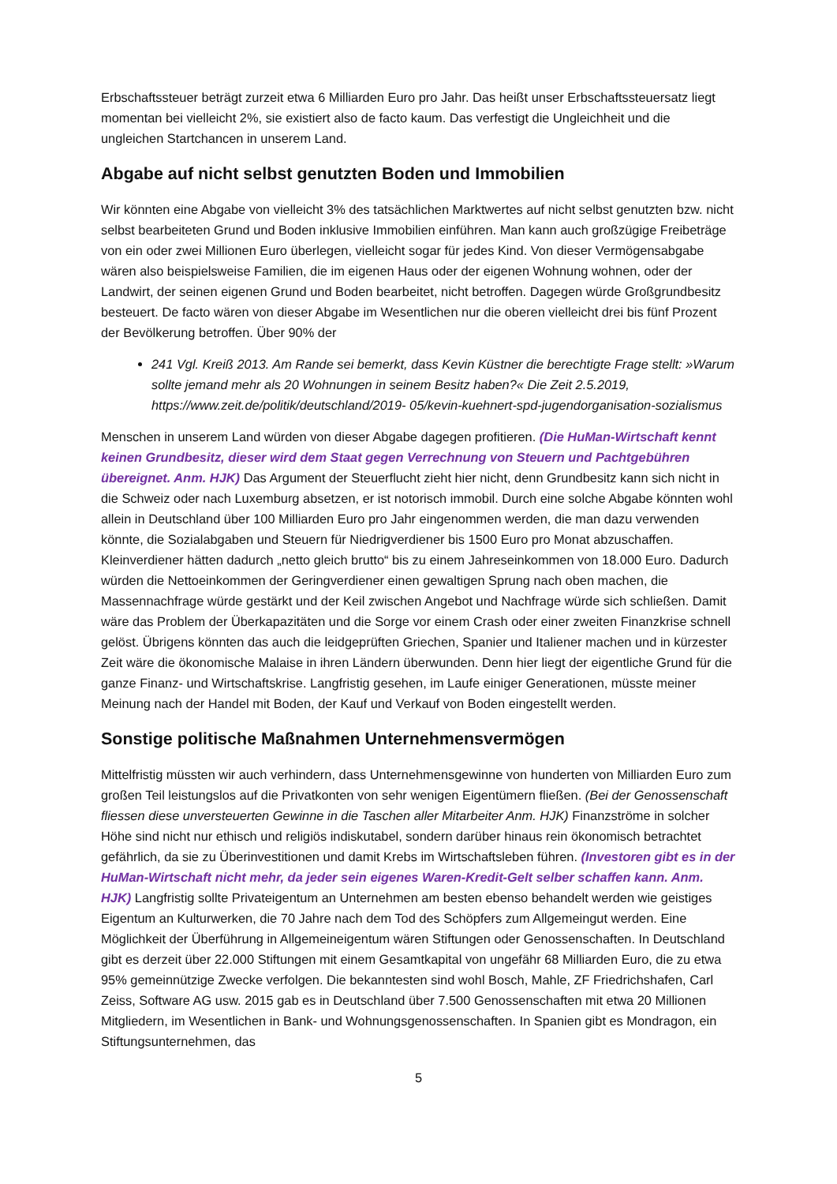Erbschaftssteuer beträgt zurzeit etwa 6 Milliarden Euro pro Jahr. Das heißt unser Erbschaftssteuersatz liegt momentan bei vielleicht 2%, sie existiert also de facto kaum. Das verfestigt die Ungleichheit und die ungleichen Startchancen in unserem Land.
Abgabe auf nicht selbst genutzten Boden und Immobilien
Wir könnten eine Abgabe von vielleicht 3% des tatsächlichen Marktwertes auf nicht selbst genutzten bzw. nicht selbst bearbeiteten Grund und Boden inklusive Immobilien einführen. Man kann auch großzügige Freibeträge von ein oder zwei Millionen Euro überlegen, vielleicht sogar für jedes Kind. Von dieser Vermögensabgabe wären also beispielsweise Familien, die im eigenen Haus oder der eigenen Wohnung wohnen, oder der Landwirt, der seinen eigenen Grund und Boden bearbeitet, nicht betroffen. Dagegen würde Großgrundbesitz besteuert. De facto wären von dieser Abgabe im Wesentlichen nur die oberen vielleicht drei bis fünf Prozent der Bevölkerung betroffen. Über 90% der
241 Vgl. Kreiß 2013. Am Rande sei bemerkt, dass Kevin Küstner die berechtigte Frage stellt: »Warum sollte jemand mehr als 20 Wohnungen in seinem Besitz haben?« Die Zeit 2.5.2019, https://www.zeit.de/politik/deutschland/2019- 05/kevin-kuehnert-spd-jugendorganisation-sozialismus
Menschen in unserem Land würden von dieser Abgabe dagegen profitieren. (Die HuMan-Wirtschaft kennt keinen Grundbesitz, dieser wird dem Staat gegen Verrechnung von Steuern und Pachtgebühren übereignet. Anm. HJK) Das Argument der Steuerflucht zieht hier nicht, denn Grundbesitz kann sich nicht in die Schweiz oder nach Luxemburg absetzen, er ist notorisch immobil. Durch eine solche Abgabe könnten wohl allein in Deutschland über 100 Milliarden Euro pro Jahr eingenommen werden, die man dazu verwenden könnte, die Sozialabgaben und Steuern für Niedrigverdiener bis 1500 Euro pro Monat abzuschaffen. Kleinverdiener hätten dadurch „netto gleich brutto“ bis zu einem Jahreseinkommen von 18.000 Euro. Dadurch würden die Nettoeinkommen der Geringverdiener einen gewaltigen Sprung nach oben machen, die Massennachfrage würde gestärkt und der Keil zwischen Angebot und Nachfrage würde sich schließen. Damit wäre das Problem der Überkapazitäten und die Sorge vor einem Crash oder einer zweiten Finanzkrise schnell gelöst. Übrigens könnten das auch die leidgeprüften Griechen, Spanier und Italiener machen und in kürzester Zeit wäre die ökonomische Malaise in ihren Ländern überwunden. Denn hier liegt der eigentliche Grund für die ganze Finanz- und Wirtschaftskrise. Langfristig gesehen, im Laufe einiger Generationen, müsste meiner Meinung nach der Handel mit Boden, der Kauf und Verkauf von Boden eingestellt werden.
Sonstige politische Maßnahmen Unternehmensvermögen
Mittelfristig müssten wir auch verhindern, dass Unternehmensgewinne von hunderten von Milliarden Euro zum großen Teil leistungslos auf die Privatkonten von sehr wenigen Eigentümern fließen. (Bei der Genossenschaft fliessen diese unversteuerten Gewinne in die Taschen aller Mitarbeiter Anm. HJK) Finanzströme in solcher Höhe sind nicht nur ethisch und religiös indiskutabel, sondern darüber hinaus rein ökonomisch betrachtet gefährlich, da sie zu Überinvestitionen und damit Krebs im Wirtschaftsleben führen. (Investoren gibt es in der HuMan-Wirtschaft nicht mehr, da jeder sein eigenes Waren-Kredit-Gelt selber schaffen kann. Anm. HJK) Langfristig sollte Privateigentum an Unternehmen am besten ebenso behandelt werden wie geistiges Eigentum an Kulturwerken, die 70 Jahre nach dem Tod des Schöpfers zum Allgemeingut werden. Eine Möglichkeit der Überführung in Allgemeineigentum wären Stiftungen oder Genossenschaften. In Deutschland gibt es derzeit über 22.000 Stiftungen mit einem Gesamtkapital von ungefähr 68 Milliarden Euro, die zu etwa 95% gemeinnützige Zwecke verfolgen. Die bekanntesten sind wohl Bosch, Mahle, ZF Friedrichshafen, Carl Zeiss, Software AG usw. 2015 gab es in Deutschland über 7.500 Genossenschaften mit etwa 20 Millionen Mitgliedern, im Wesentlichen in Bank- und Wohnungsgenossenschaften. In Spanien gibt es Mondragon, ein Stiftungsunternehmen, das
5